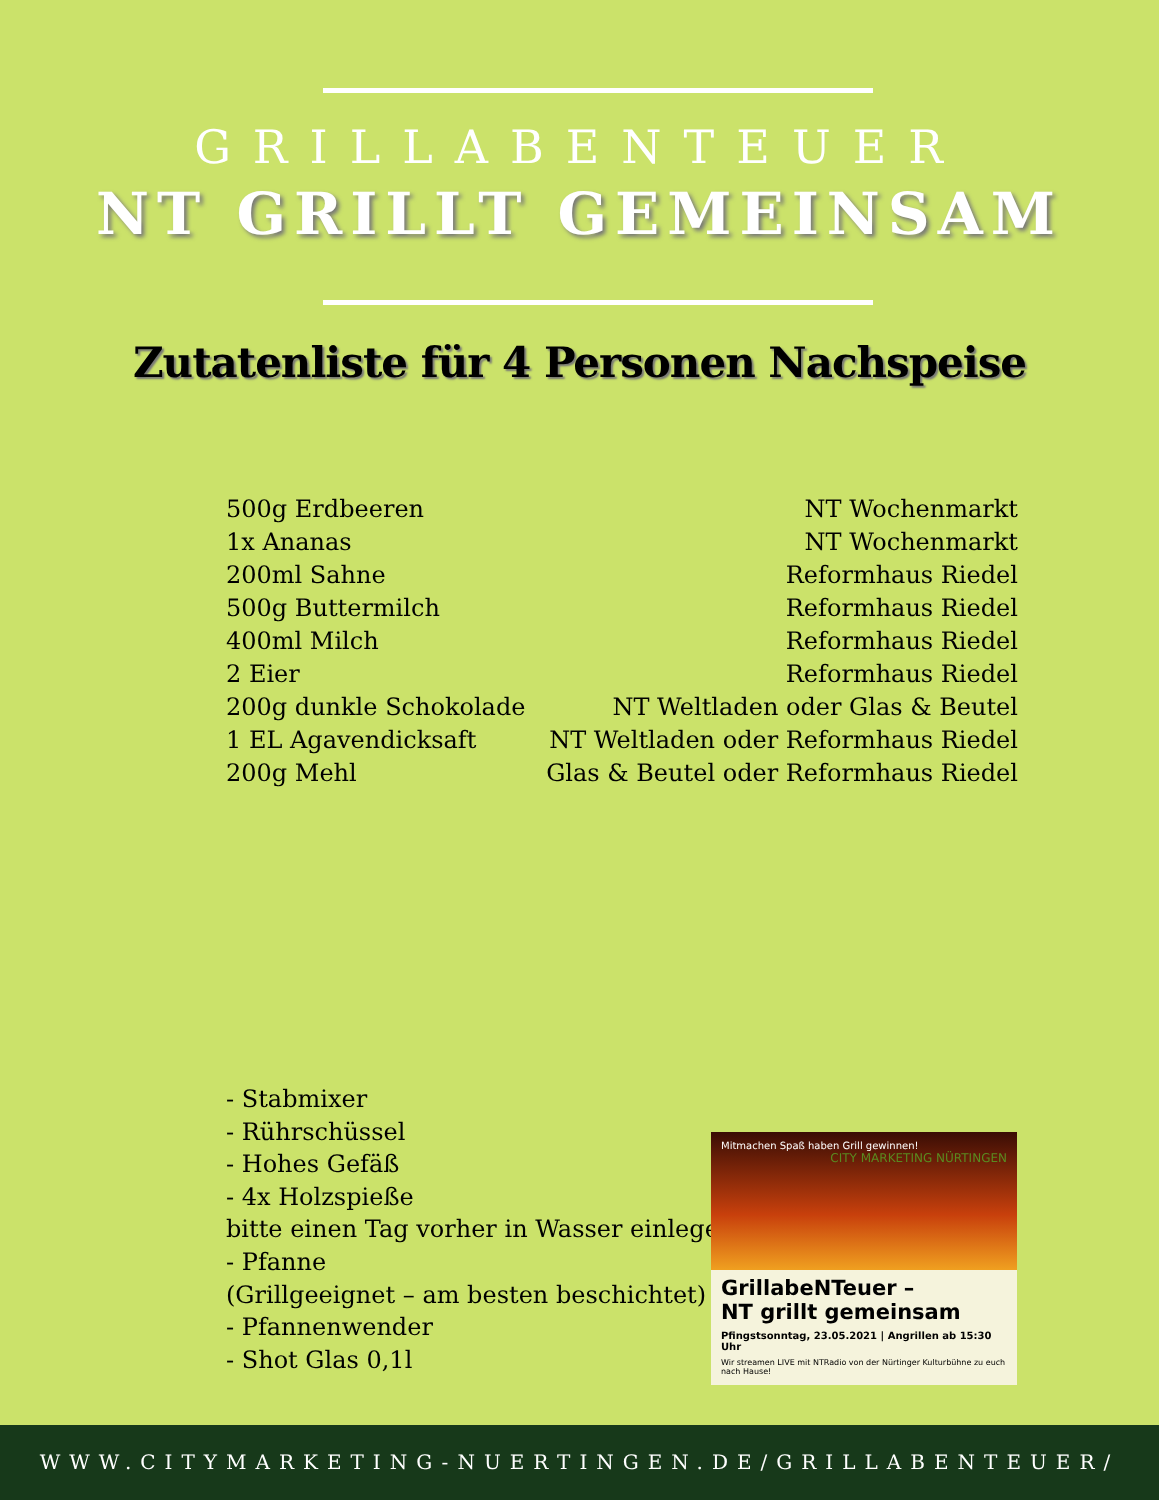GRILLABENTEUER
NT GRILLT GEMEINSAM
Zutatenliste für 4 Personen Nachspeise
| 500g Erdbeeren | NT Wochenmarkt |
| 1x Ananas | NT Wochenmarkt |
| 200ml Sahne | Reformhaus Riedel |
| 500g Buttermilch | Reformhaus Riedel |
| 400ml Milch | Reformhaus Riedel |
| 2 Eier | Reformhaus Riedel |
| 200g dunkle Schokolade | NT Weltladen oder Glas & Beutel |
| 1 EL Agavendicksaft | NT Weltladen oder Reformhaus Riedel |
| 200g Mehl | Glas & Beutel oder Reformhaus Riedel |
- Stabmixer
- Rührschüssel
- Hohes Gefäß
- 4x Holzspieße
bitte einen Tag vorher in Wasser einlegen
- Pfanne
(Grillgeeignet – am besten beschichtet)
- Pfannenwender
- Shot Glas 0,1l
Mitmachen Spaß haben Grill gewinnen!
CITY MARKETING NÜRTINGEN
GrillabeNTeuer –
NT grillt gemeinsam
Pfingstsonntag, 23.05.2021 | Angrillen ab 15:30 Uhr
Wir streamen LIVE mit NTRadio von der Nürtinger Kulturbühne zu euch nach Hause!
WWW.CITYMARKETING-NUERTINGEN.DE/GRILLABENTEUER/